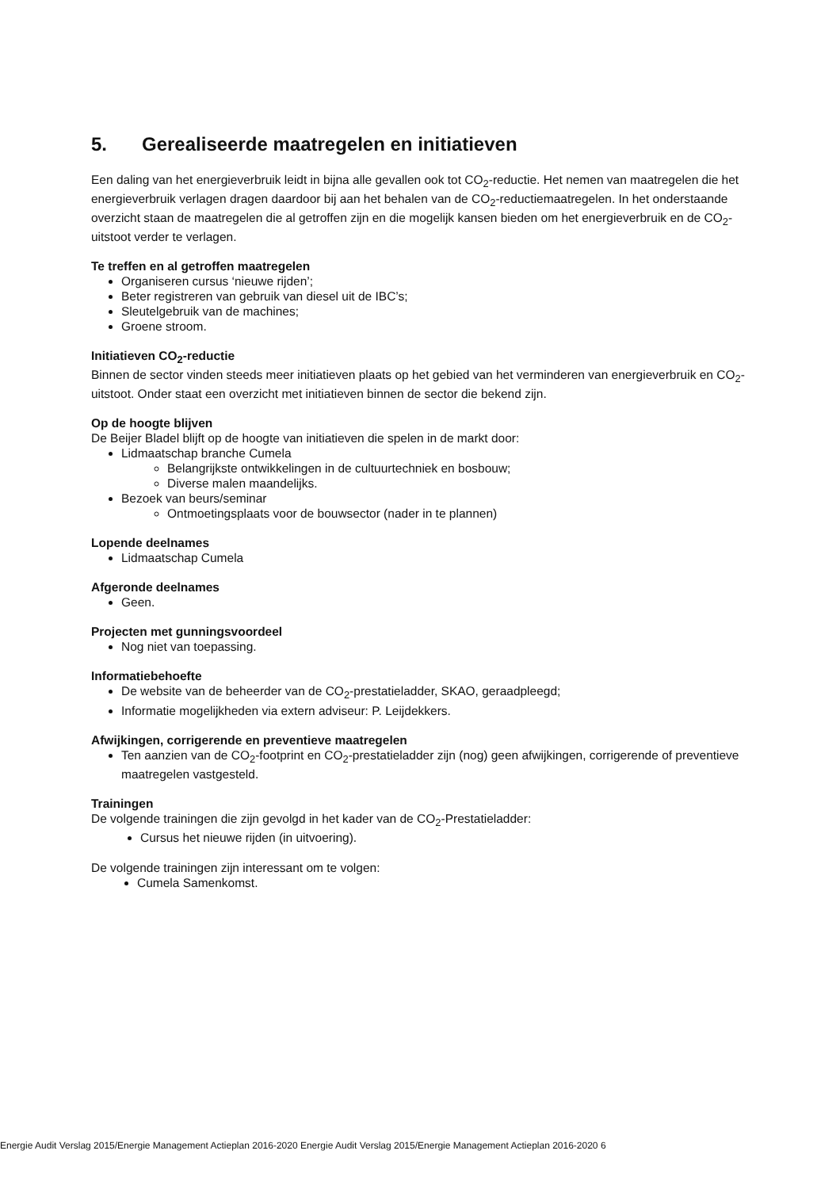5. Gerealiseerde maatregelen en initiatieven
Een daling van het energieverbruik leidt in bijna alle gevallen ook tot CO<sub>2</sub>-reductie. Het nemen van maatregelen die het energieverbruik verlagen dragen daardoor bij aan het behalen van de CO<sub>2</sub>-reductiemaatregelen. In het onderstaande overzicht staan de maatregelen die al getroffen zijn en die mogelijk kansen bieden om het energieverbruik en de CO<sub>2</sub>-uitstoot verder te verlagen.
Te treffen en al getroffen maatregelen
Organiseren cursus ‘nieuwe rijden’;
Beter registreren van gebruik van diesel uit de IBC’s;
Sleutelgebruik van de machines;
Groene stroom.
Initiatieven CO<sub>2</sub>-reductie
Binnen de sector vinden steeds meer initiatieven plaats op het gebied van het verminderen van energieverbruik en CO<sub>2</sub>-uitstoot. Onder staat een overzicht met initiatieven binnen de sector die bekend zijn.
Op de hoogte blijven
De Beijer Bladel blijft op de hoogte van initiatieven die spelen in de markt door:
Lidmaatschap branche Cumela
Belangrijkste ontwikkelingen in de cultuurtechniek en bosbouw;
Diverse malen maandelijks.
Bezoek van beurs/seminar
Ontmoetingsplaats voor de bouwsector (nader in te plannen)
Lopende deelnames
Lidmaatschap Cumela
Afgeronde deelnames
Geen.
Projecten met gunningsvoordeel
Nog niet van toepassing.
Informatiebehoefte
De website van de beheerder van de CO<sub>2</sub>-prestatieladder, SKAO, geraadpleegd;
Informatie mogelijkheden via extern adviseur: P. Leijdekkers.
Afwijkingen, corrigerende en preventieve maatregelen
Ten aanzien van de CO<sub>2</sub>-footprint en CO<sub>2</sub>-prestatieladder zijn (nog) geen afwijkingen, corrigerende of preventieve maatregelen vastgesteld.
Trainingen
De volgende trainingen die zijn gevolgd in het kader van de CO<sub>2</sub>-Prestatieladder:
Cursus het nieuwe rijden (in uitvoering).
De volgende trainingen zijn interessant om te volgen:
Cumela Samenkomst.
Energie Audit Verslag 2015/Energie Management Actieplan 2016-2020 Energie Audit Verslag 2015/Energie Management Actieplan 2016-2020 6